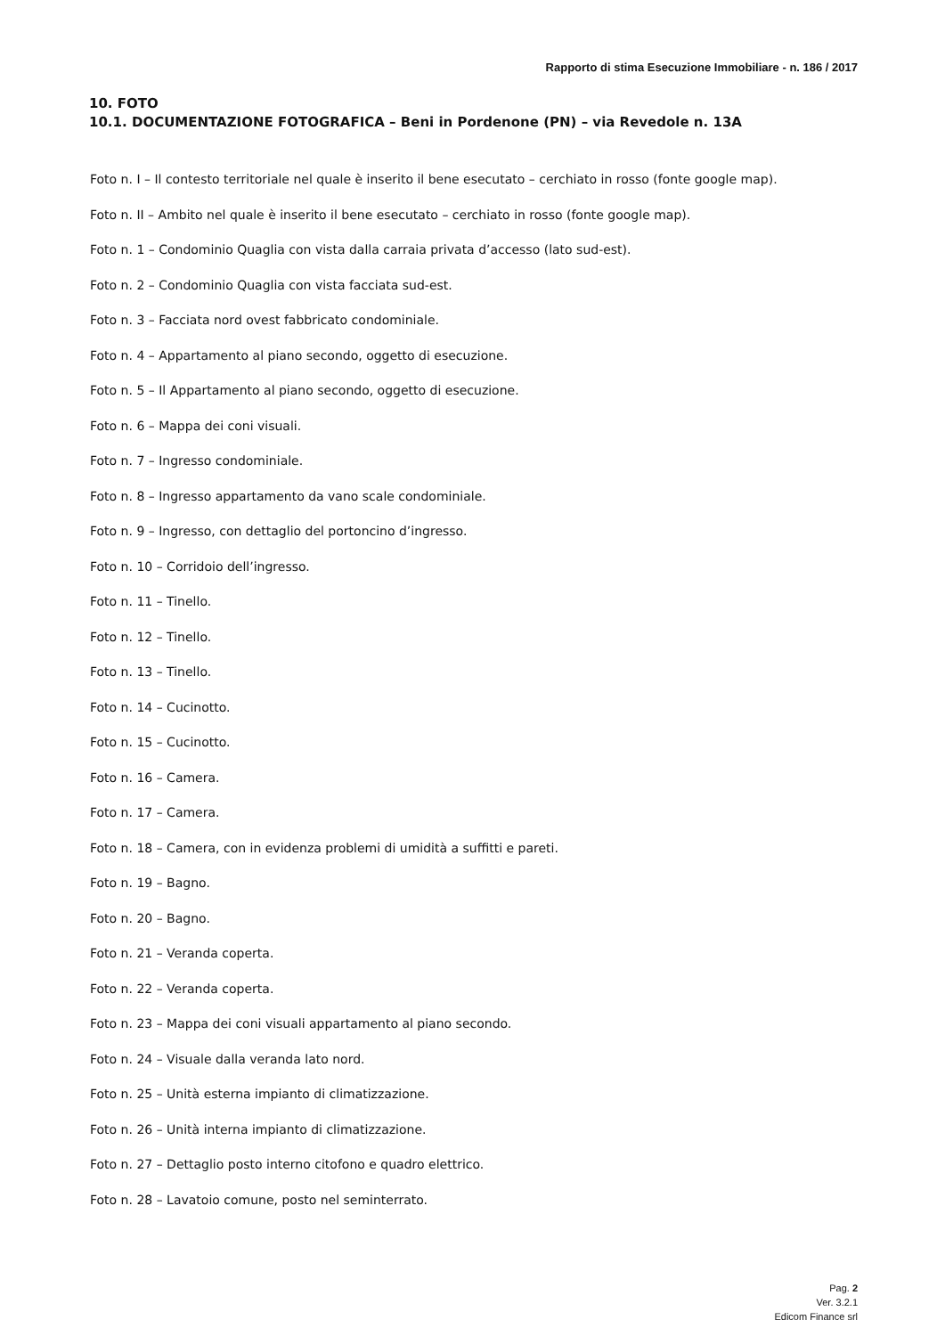Rapporto di stima Esecuzione Immobiliare - n. 186 / 2017
10. FOTO
10.1. DOCUMENTAZIONE FOTOGRAFICA – Beni in Pordenone (PN) – via Revedole n. 13A
Foto n. I – Il contesto territoriale nel quale è inserito il bene esecutato – cerchiato in rosso (fonte google map).
Foto n. II – Ambito nel quale è inserito il bene esecutato – cerchiato in rosso (fonte google map).
Foto n. 1 – Condominio Quaglia con vista dalla carraia privata d’accesso (lato sud-est).
Foto n. 2 – Condominio Quaglia con vista facciata sud-est.
Foto n. 3 – Facciata nord ovest fabbricato condominiale.
Foto n. 4 – Appartamento al piano secondo, oggetto di esecuzione.
Foto n. 5 – Il Appartamento al piano secondo, oggetto di esecuzione.
Foto n. 6 – Mappa dei coni visuali.
Foto n. 7 – Ingresso condominiale.
Foto n. 8 – Ingresso appartamento da vano scale condominiale.
Foto n. 9 – Ingresso, con dettaglio del portoncino d’ingresso.
Foto n. 10 – Corridoio dell’ingresso.
Foto n. 11 – Tinello.
Foto n. 12 – Tinello.
Foto n. 13 – Tinello.
Foto n. 14 – Cucinotto.
Foto n. 15 – Cucinotto.
Foto n. 16 – Camera.
Foto n. 17 – Camera.
Foto n. 18 – Camera, con in evidenza problemi di umidità a suffitti e pareti.
Foto n. 19 – Bagno.
Foto n. 20 – Bagno.
Foto n. 21 – Veranda coperta.
Foto n. 22 – Veranda coperta.
Foto n. 23 – Mappa dei coni visuali appartamento al piano secondo.
Foto n. 24 – Visuale dalla veranda lato nord.
Foto n. 25 – Unità esterna impianto di climatizzazione.
Foto n. 26 – Unità interna impianto di climatizzazione.
Foto n. 27 – Dettaglio posto interno citofono e quadro elettrico.
Foto n. 28 – Lavatoio comune, posto nel seminterrato.
Pag. 2
Ver. 3.2.1
Edicom Finance srl